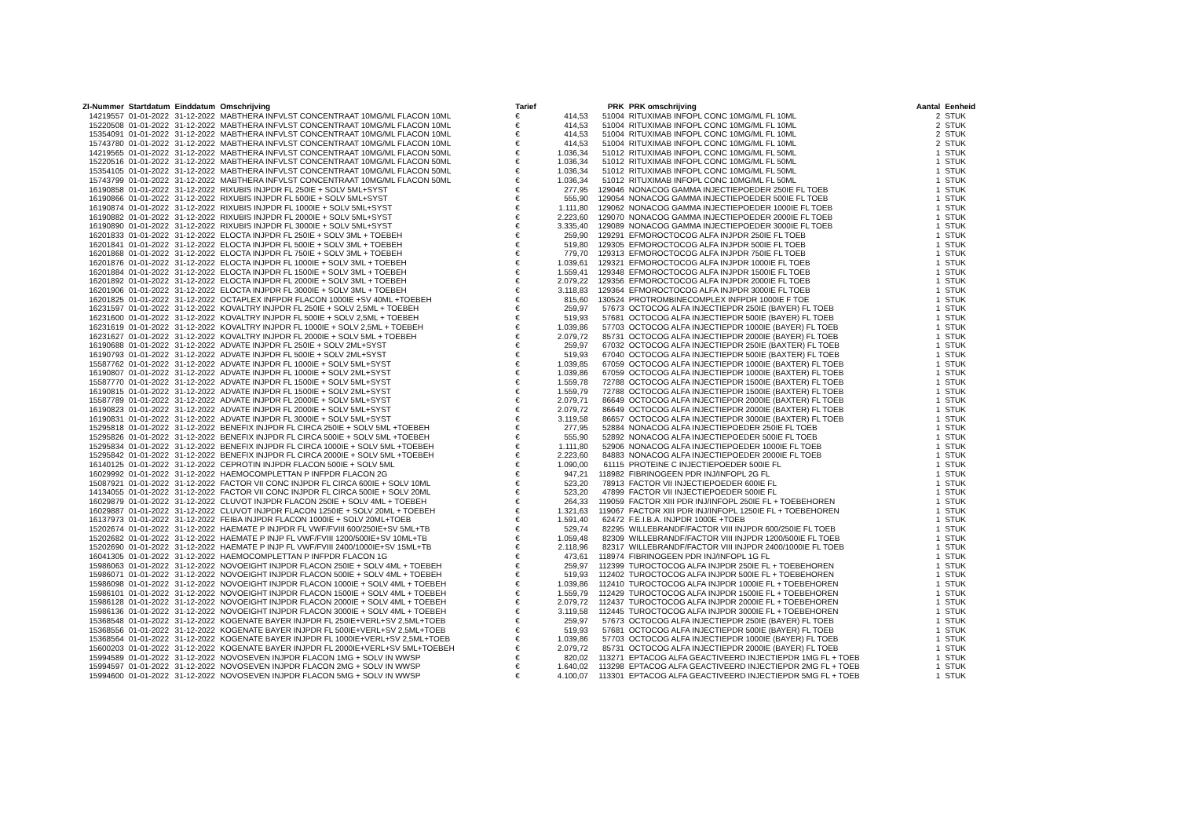| ZI-Nummer | Startdatum | Einddatum | Omschrijving | Tarief | | PRK | PRK omschrijving | Aantal | Eenheid |
| --- | --- | --- | --- | --- | --- | --- | --- | --- | --- |
| 14219557 | 01-01-2022 | 31-12-2022 | MABTHERA INFVLST CONCENTRAAT 10MG/ML FLACON 10ML | € | 414,53 | 51004 | RITUXIMAB INFOPL CONC 10MG/ML FL 10ML | 2 | STUK |
| 15220508 | 01-01-2022 | 31-12-2022 | MABTHERA INFVLST CONCENTRAAT 10MG/ML FLACON 10ML | € | 414,53 | 51004 | RITUXIMAB INFOPL CONC 10MG/ML FL 10ML | 2 | STUK |
| 15354091 | 01-01-2022 | 31-12-2022 | MABTHERA INFVLST CONCENTRAAT 10MG/ML FLACON 10ML | € | 414,53 | 51004 | RITUXIMAB INFOPL CONC 10MG/ML FL 10ML | 2 | STUK |
| 15743780 | 01-01-2022 | 31-12-2022 | MABTHERA INFVLST CONCENTRAAT 10MG/ML FLACON 10ML | € | 414,53 | 51004 | RITUXIMAB INFOPL CONC 10MG/ML FL 10ML | 2 | STUK |
| 14219565 | 01-01-2022 | 31-12-2022 | MABTHERA INFVLST CONCENTRAAT 10MG/ML FLACON 50ML | € | 1.036,34 | 51012 | RITUXIMAB INFOPL CONC 10MG/ML FL 50ML | 1 | STUK |
| 15220516 | 01-01-2022 | 31-12-2022 | MABTHERA INFVLST CONCENTRAAT 10MG/ML FLACON 50ML | € | 1.036,34 | 51012 | RITUXIMAB INFOPL CONC 10MG/ML FL 50ML | 1 | STUK |
| 15354105 | 01-01-2022 | 31-12-2022 | MABTHERA INFVLST CONCENTRAAT 10MG/ML FLACON 50ML | € | 1.036,34 | 51012 | RITUXIMAB INFOPL CONC 10MG/ML FL 50ML | 1 | STUK |
| 15743799 | 01-01-2022 | 31-12-2022 | MABTHERA INFVLST CONCENTRAAT 10MG/ML FLACON 50ML | € | 1.036,34 | 51012 | RITUXIMAB INFOPL CONC 10MG/ML FL 50ML | 1 | STUK |
| 16190858 | 01-01-2022 | 31-12-2022 | RIXUBIS INJPDR FL 250IE + SOLV 5ML+SYST | € | 277,95 | 129046 | NONACOG GAMMA INJECTIEPOEDER 250IE FL TOEB | 1 | STUK |
| 16190866 | 01-01-2022 | 31-12-2022 | RIXUBIS INJPDR FL 500IE + SOLV 5ML+SYST | € | 555,90 | 129054 | NONACOG GAMMA INJECTIEPOEDER 500IE FL TOEB | 1 | STUK |
| 16190874 | 01-01-2022 | 31-12-2022 | RIXUBIS INJPDR FL 1000IE + SOLV 5ML+SYST | € | 1.111,80 | 129062 | NONACOG GAMMA INJECTIEPOEDER 1000IE FL TOEB | 1 | STUK |
| 16190882 | 01-01-2022 | 31-12-2022 | RIXUBIS INJPDR FL 2000IE + SOLV 5ML+SYST | € | 2.223,60 | 129070 | NONACOG GAMMA INJECTIEPOEDER 2000IE FL TOEB | 1 | STUK |
| 16190890 | 01-01-2022 | 31-12-2022 | RIXUBIS INJPDR FL 3000IE + SOLV 5ML+SYST | € | 3.335,40 | 129089 | NONACOG GAMMA INJECTIEPOEDER 3000IE FL TOEB | 1 | STUK |
| 16201833 | 01-01-2022 | 31-12-2022 | ELOCTA INJPDR FL 250IE + SOLV 3ML + TOEBEH | € | 259,90 | 129291 | EFMOROCTOCOG ALFA INJPDR 250IE FL TOEB | 1 | STUK |
| 16201841 | 01-01-2022 | 31-12-2022 | ELOCTA INJPDR FL 500IE + SOLV 3ML + TOEBEH | € | 519,80 | 129305 | EFMOROCTOCOG ALFA INJPDR 500IE FL TOEB | 1 | STUK |
| 16201868 | 01-01-2022 | 31-12-2022 | ELOCTA INJPDR FL 750IE + SOLV 3ML + TOEBEH | € | 779,70 | 129313 | EFMOROCTOCOG ALFA INJPDR 750IE FL TOEB | 1 | STUK |
| 16201876 | 01-01-2022 | 31-12-2022 | ELOCTA INJPDR FL 1000IE + SOLV 3ML + TOEBEH | € | 1.039,61 | 129321 | EFMOROCTOCOG ALFA INJPDR 1000IE FL TOEB | 1 | STUK |
| 16201884 | 01-01-2022 | 31-12-2022 | ELOCTA INJPDR FL 1500IE + SOLV 3ML + TOEBEH | € | 1.559,41 | 129348 | EFMOROCTOCOG ALFA INJPDR 1500IE FL TOEB | 1 | STUK |
| 16201892 | 01-01-2022 | 31-12-2022 | ELOCTA INJPDR FL 2000IE + SOLV 3ML + TOEBEH | € | 2.079,22 | 129356 | EFMOROCTOCOG ALFA INJPDR 2000IE FL TOEB | 1 | STUK |
| 16201906 | 01-01-2022 | 31-12-2022 | ELOCTA INJPDR FL 3000IE + SOLV 3ML + TOEBEH | € | 3.118,83 | 129364 | EFMOROCTOCOG ALFA INJPDR 3000IE FL TOEB | 1 | STUK |
| 16201825 | 01-01-2022 | 31-12-2022 | OCTAPLEX INFPDR FLACON 1000IE +SV 40ML +TOEBEH | € | 815,60 | 130524 | PROTROMBINECOMPLEX INFPDR 1000IE F TOE | 1 | STUK |
| 16231597 | 01-01-2022 | 31-12-2022 | KOVALTRY INJPDR FL 250IE + SOLV 2,5ML + TOEBEH | € | 259,97 | 57673 | OCTOCOG ALFA INJECTIEPDR 250IE (BAYER) FL TOEB | 1 | STUK |
| 16231600 | 01-01-2022 | 31-12-2022 | KOVALTRY INJPDR FL 500IE + SOLV 2,5ML + TOEBEH | € | 519,93 | 57681 | OCTOCOG ALFA INJECTIEPDR 500IE (BAYER) FL TOEB | 1 | STUK |
| 16231619 | 01-01-2022 | 31-12-2022 | KOVALTRY INJPDR FL 1000IE + SOLV 2,5ML + TOEBEH | € | 1.039,86 | 57703 | OCTOCOG ALFA INJECTIEPDR 1000IE (BAYER) FL TOEB | 1 | STUK |
| 16231627 | 01-01-2022 | 31-12-2022 | KOVALTRY INJPDR FL 2000IE + SOLV 5ML + TOEBEH | € | 2.079,72 | 85731 | OCTOCOG ALFA INJECTIEPDR 2000IE (BAYER) FL TOEB | 1 | STUK |
| 16190688 | 01-01-2022 | 31-12-2022 | ADVATE INJPDR FL 250IE + SOLV 2ML+SYST | € | 259,97 | 67032 | OCTOCOG ALFA INJECTIEPDR 250IE (BAXTER) FL TOEB | 1 | STUK |
| 16190793 | 01-01-2022 | 31-12-2022 | ADVATE INJPDR FL 500IE + SOLV 2ML+SYST | € | 519,93 | 67040 | OCTOCOG ALFA INJECTIEPDR 500IE (BAXTER) FL TOEB | 1 | STUK |
| 15587762 | 01-01-2022 | 31-12-2022 | ADVATE INJPDR FL 1000IE + SOLV 5ML+SYST | € | 1.039,85 | 67059 | OCTOCOG ALFA INJECTIEPDR 1000IE (BAXTER) FL TOEB | 1 | STUK |
| 16190807 | 01-01-2022 | 31-12-2022 | ADVATE INJPDR FL 1000IE + SOLV 2ML+SYST | € | 1.039,86 | 67059 | OCTOCOG ALFA INJECTIEPDR 1000IE (BAXTER) FL TOEB | 1 | STUK |
| 15587770 | 01-01-2022 | 31-12-2022 | ADVATE INJPDR FL 1500IE + SOLV 5ML+SYST | € | 1.559,78 | 72788 | OCTOCOG ALFA INJECTIEPDR 1500IE (BAXTER) FL TOEB | 1 | STUK |
| 16190815 | 01-01-2022 | 31-12-2022 | ADVATE INJPDR FL 1500IE + SOLV 2ML+SYST | € | 1.559,79 | 72788 | OCTOCOG ALFA INJECTIEPDR 1500IE (BAXTER) FL TOEB | 1 | STUK |
| 15587789 | 01-01-2022 | 31-12-2022 | ADVATE INJPDR FL 2000IE + SOLV 5ML+SYST | € | 2.079,71 | 86649 | OCTOCOG ALFA INJECTIEPDR 2000IE (BAXTER) FL TOEB | 1 | STUK |
| 16190823 | 01-01-2022 | 31-12-2022 | ADVATE INJPDR FL 2000IE + SOLV 5ML+SYST | € | 2.079,72 | 86649 | OCTOCOG ALFA INJECTIEPDR 2000IE (BAXTER) FL TOEB | 1 | STUK |
| 16190831 | 01-01-2022 | 31-12-2022 | ADVATE INJPDR FL 3000IE + SOLV 5ML+SYST | € | 3.119,58 | 86657 | OCTOCOG ALFA INJECTIEPDR 3000IE (BAXTER) FL TOEB | 1 | STUK |
| 15295818 | 01-01-2022 | 31-12-2022 | BENEFIX INJPDR FL CIRCA 250IE + SOLV 5ML +TOEBEH | € | 277,95 | 52884 | NONACOG ALFA INJECTIEPOEDER 250IE FL TOEB | 1 | STUK |
| 15295826 | 01-01-2022 | 31-12-2022 | BENEFIX INJPDR FL CIRCA 500IE + SOLV 5ML +TOEBEH | € | 555,90 | 52892 | NONACOG ALFA INJECTIEPOEDER 500IE FL TOEB | 1 | STUK |
| 15295834 | 01-01-2022 | 31-12-2022 | BENEFIX INJPDR FL CIRCA 1000IE + SOLV 5ML +TOEBEH | € | 1.111,80 | 52906 | NONACOG ALFA INJECTIEPOEDER 1000IE FL TOEB | 1 | STUK |
| 15295842 | 01-01-2022 | 31-12-2022 | BENEFIX INJPDR FL CIRCA 2000IE + SOLV 5ML +TOEBEH | € | 2.223,60 | 84883 | NONACOG ALFA INJECTIEPOEDER 2000IE FL TOEB | 1 | STUK |
| 16140125 | 01-01-2022 | 31-12-2022 | CEPROTIN INJPDR FLACON 500IE + SOLV 5ML | € | 1.090,00 | 61115 | PROTEINE C INJECTIEPOEDER 500IE FL | 1 | STUK |
| 16029992 | 01-01-2022 | 31-12-2022 | HAEMOCOMPLETTAN P INFPDR FLACON 2G | € | 947,21 | 118982 | FIBRINOGEEN PDR INJ/INFOPL 2G FL | 1 | STUK |
| 15087921 | 01-01-2022 | 31-12-2022 | FACTOR VII CONC INJPDR FL CIRCA 600IE + SOLV 10ML | € | 523,20 | 78913 | FACTOR VII INJECTIEPOEDER 600IE FL | 1 | STUK |
| 14134055 | 01-01-2022 | 31-12-2022 | FACTOR VII CONC INJPDR FL CIRCA 500IE + SOLV 20ML | € | 523,20 | 47899 | FACTOR VII INJECTIEPOEDER 500IE FL | 1 | STUK |
| 16029879 | 01-01-2022 | 31-12-2022 | CLUVOT INJPDR FLACON 250IE + SOLV 4ML + TOEBEH | € | 264,33 | 119059 | FACTOR XIII PDR INJ/INFOPL 250IE FL + TOEBEHOREN | 1 | STUK |
| 16029887 | 01-01-2022 | 31-12-2022 | CLUVOT INJPDR FLACON 1250IE + SOLV 20ML + TOEBEH | € | 1.321,63 | 119067 | FACTOR XIII PDR INJ/INFOPL 1250IE FL + TOEBEHOREN | 1 | STUK |
| 16137973 | 01-01-2022 | 31-12-2022 | FEIBA INJPDR FLACON 1000IE + SOLV 20ML+TOEB | € | 1.591,40 | 62472 | F.E.I.B.A. INJPDR 1000E +TOEB | 1 | STUK |
| 15202674 | 01-01-2022 | 31-12-2022 | HAEMATE P INJPDR FL VWF/FVIII 600/250IE+SV 5ML+TB | € | 529,74 | 82295 | WILLEBRANDF/FACTOR VIII INJPDR 600/250IE FL TOEB | 1 | STUK |
| 15202682 | 01-01-2022 | 31-12-2022 | HAEMATE P INJP FL VWF/FVIII 1200/500IE+SV 10ML+TB | € | 1.059,48 | 82309 | WILLEBRANDF/FACTOR VIII INJPDR 1200/500IE FL TOEB | 1 | STUK |
| 15202690 | 01-01-2022 | 31-12-2022 | HAEMATE P INJP FL VWF/FVIII 2400/1000IE+SV 15ML+TB | € | 2.118,96 | 82317 | WILLEBRANDF/FACTOR VIII INJPDR 2400/1000IE FL TOEB | 1 | STUK |
| 16041305 | 01-01-2022 | 31-12-2022 | HAEMOCOMPLETTAN P INFPDR FLACON 1G | € | 473,61 | 118974 | FIBRINOGEEN PDR INJ/INFOPL 1G FL | 1 | STUK |
| 15986063 | 01-01-2022 | 31-12-2022 | NOVOEIGHT INJPDR FLACON 250IE + SOLV 4ML + TOEBEH | € | 259,97 | 112399 | TUROCTOCOG ALFA INJPDR 250IE FL + TOEBEHOREN | 1 | STUK |
| 15986071 | 01-01-2022 | 31-12-2022 | NOVOEIGHT INJPDR FLACON 500IE + SOLV 4ML + TOEBEH | € | 519,93 | 112402 | TUROCTOCOG ALFA INJPDR 500IE FL + TOEBEHOREN | 1 | STUK |
| 15986098 | 01-01-2022 | 31-12-2022 | NOVOEIGHT INJPDR FLACON 1000IE + SOLV 4ML + TOEBEH | € | 1.039,86 | 112410 | TUROCTOCOG ALFA INJPDR 1000IE FL + TOEBEHOREN | 1 | STUK |
| 15986101 | 01-01-2022 | 31-12-2022 | NOVOEIGHT INJPDR FLACON 1500IE + SOLV 4ML + TOEBEH | € | 1.559,79 | 112429 | TUROCTOCOG ALFA INJPDR 1500IE FL + TOEBEHOREN | 1 | STUK |
| 15986128 | 01-01-2022 | 31-12-2022 | NOVOEIGHT INJPDR FLACON 2000IE + SOLV 4ML + TOEBEH | € | 2.079,72 | 112437 | TUROCTOCOG ALFA INJPDR 2000IE FL + TOEBEHOREN | 1 | STUK |
| 15986136 | 01-01-2022 | 31-12-2022 | NOVOEIGHT INJPDR FLACON 3000IE + SOLV 4ML + TOEBEH | € | 3.119,58 | 112445 | TUROCTOCOG ALFA INJPDR 3000IE FL + TOEBEHOREN | 1 | STUK |
| 15368548 | 01-01-2022 | 31-12-2022 | KOGENATE BAYER INJPDR FL 250IE+VERL+SV 2,5ML+TOEB | € | 259,97 | 57673 | OCTOCOG ALFA INJECTIEPDR 250IE (BAYER) FL TOEB | 1 | STUK |
| 15368556 | 01-01-2022 | 31-12-2022 | KOGENATE BAYER INJPDR FL 500IE+VERL+SV 2,5ML+TOEB | € | 519,93 | 57681 | OCTOCOG ALFA INJECTIEPDR 500IE (BAYER) FL TOEB | 1 | STUK |
| 15368564 | 01-01-2022 | 31-12-2022 | KOGENATE BAYER INJPDR FL 1000IE+VERL+SV 2,5ML+TOEB | € | 1.039,86 | 57703 | OCTOCOG ALFA INJECTIEPDR 1000IE (BAYER) FL TOEB | 1 | STUK |
| 15600203 | 01-01-2022 | 31-12-2022 | KOGENATE BAYER INJPDR FL 2000IE+VERL+SV 5ML+TOEBEH | € | 2.079,72 | 85731 | OCTOCOG ALFA INJECTIEPDR 2000IE (BAYER) FL TOEB | 1 | STUK |
| 15994589 | 01-01-2022 | 31-12-2022 | NOVOSEVEN INJPDR FLACON 1MG + SOLV IN WWSP | € | 820,02 | 113271 | EPTACOG ALFA GEACTIVEERD INJECTIEPDR 1MG FL + TOEB | 1 | STUK |
| 15994597 | 01-01-2022 | 31-12-2022 | NOVOSEVEN INJPDR FLACON 2MG + SOLV IN WWSP | € | 1.640,02 | 113298 | EPTACOG ALFA GEACTIVEERD INJECTIEPDR 2MG FL + TOEB | 1 | STUK |
| 15994600 | 01-01-2022 | 31-12-2022 | NOVOSEVEN INJPDR FLACON 5MG + SOLV IN WWSP | € | 4.100,07 | 113301 | EPTACOG ALFA GEACTIVEERD INJECTIEPDR 5MG FL + TOEB | 1 | STUK |